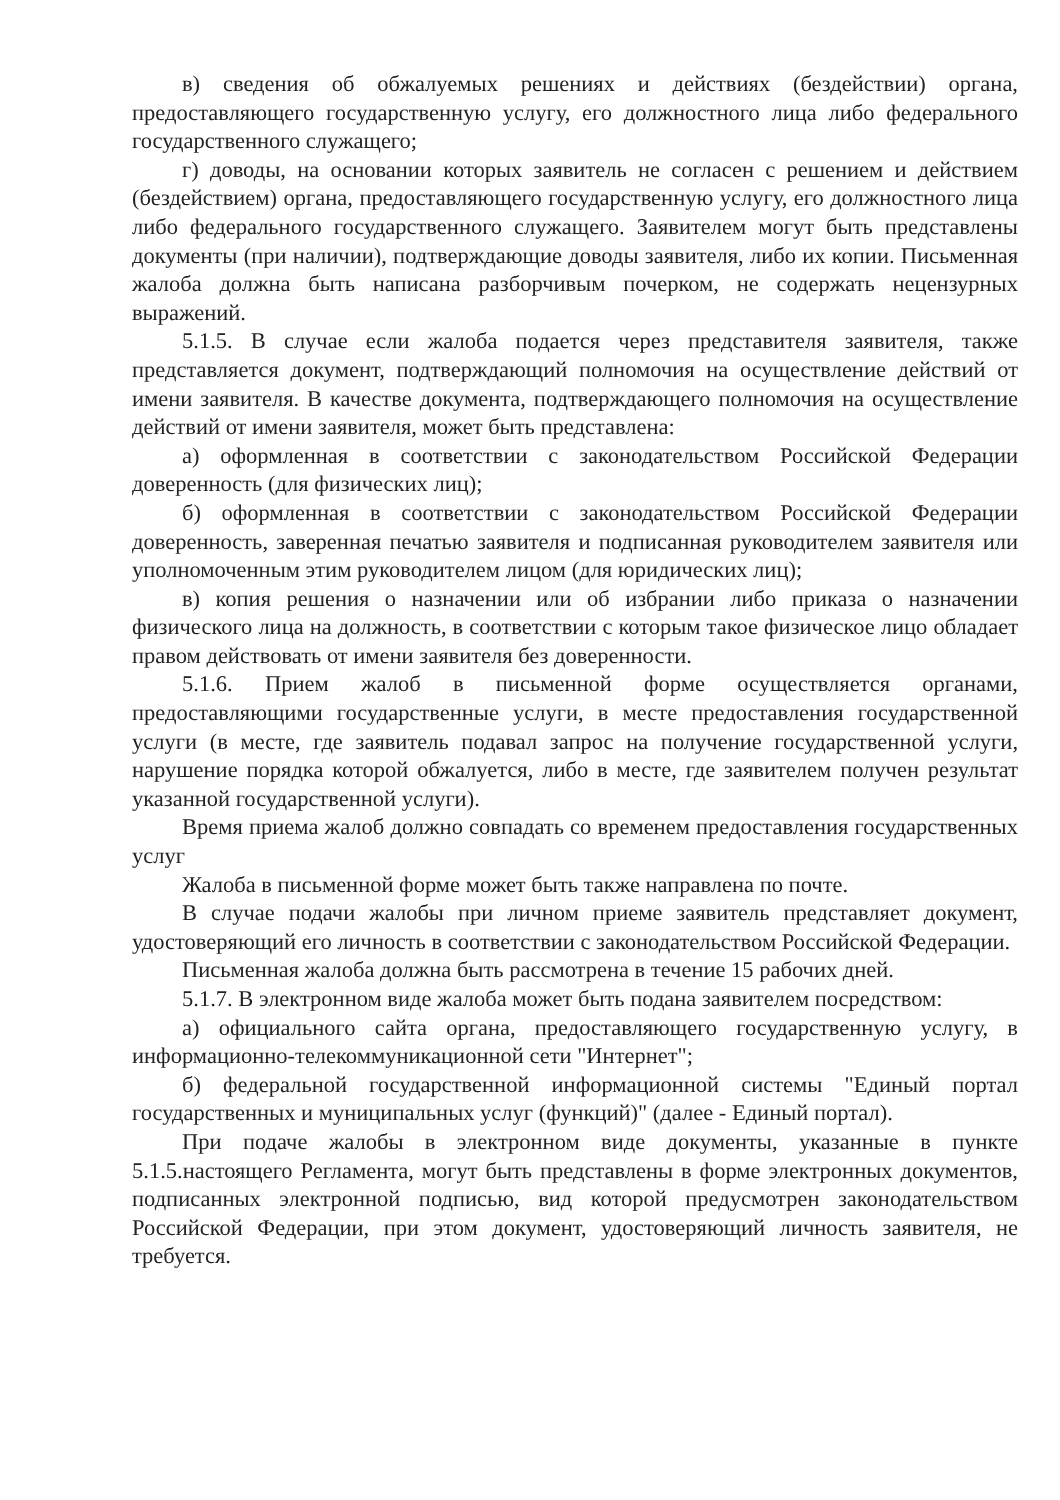в) сведения об обжалуемых решениях и действиях (бездействии) органа, предоставляющего государственную услугу, его должностного лица либо федерального государственного служащего;
г) доводы, на основании которых заявитель не согласен с решением и действием (бездействием) органа, предоставляющего государственную услугу, его должностного лица либо федерального государственного служащего. Заявителем могут быть представлены документы (при наличии), подтверждающие доводы заявителя, либо их копии. Письменная жалоба должна быть написана разборчивым почерком, не содержать нецензурных выражений.
5.1.5. В случае если жалоба подается через представителя заявителя, также представляется документ, подтверждающий полномочия на осуществление действий от имени заявителя. В качестве документа, подтверждающего полномочия на осуществление действий от имени заявителя, может быть представлена:
а) оформленная в соответствии с законодательством Российской Федерации доверенность (для физических лиц);
б) оформленная в соответствии с законодательством Российской Федерации доверенность, заверенная печатью заявителя и подписанная руководителем заявителя или уполномоченным этим руководителем лицом (для юридических лиц);
в) копия решения о назначении или об избрании либо приказа о назначении физического лица на должность, в соответствии с которым такое физическое лицо обладает правом действовать от имени заявителя без доверенности.
5.1.6. Прием жалоб в письменной форме осуществляется органами, предоставляющими государственные услуги, в месте предоставления государственной услуги (в месте, где заявитель подавал запрос на получение государственной услуги, нарушение порядка которой обжалуется, либо в месте, где заявителем получен результат указанной государственной услуги).
Время приема жалоб должно совпадать со временем предоставления государственных услуг
Жалоба в письменной форме может быть также направлена по почте.
В случае подачи жалобы при личном приеме заявитель представляет документ, удостоверяющий его личность в соответствии с законодательством Российской Федерации.
Письменная жалоба должна быть рассмотрена в течение 15 рабочих дней.
5.1.7. В электронном виде жалоба может быть подана заявителем посредством:
а) официального сайта органа, предоставляющего государственную услугу, в информационно-телекоммуникационной сети "Интернет";
б) федеральной государственной информационной системы "Единый портал государственных и муниципальных услуг (функций)" (далее - Единый портал).
При подаче жалобы в электронном виде документы, указанные в пункте 5.1.5.настоящего Регламента, могут быть представлены в форме электронных документов, подписанных электронной подписью, вид которой предусмотрен законодательством Российской Федерации, при этом документ, удостоверяющий личность заявителя, не требуется.